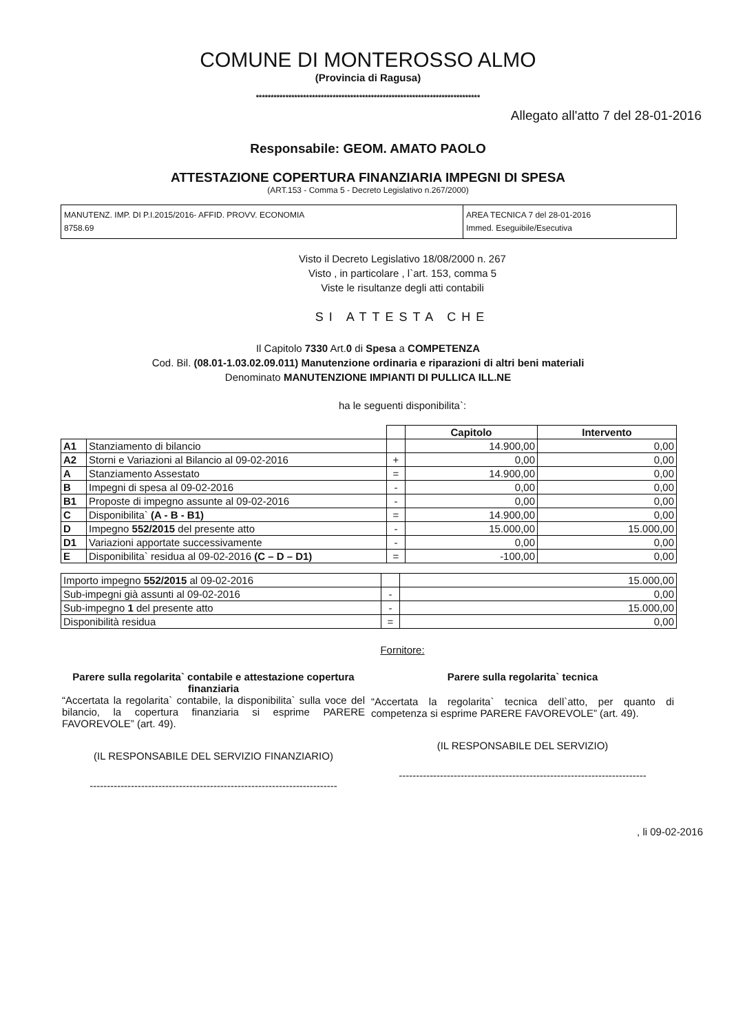COMUNE DI MONTEROSSO ALMO
(Provincia di Ragusa)
****************************************************************************
Allegato all'atto 7 del 28-01-2016
Responsabile: GEOM. AMATO PAOLO
ATTESTAZIONE COPERTURA FINANZIARIA IMPEGNI DI SPESA
(ART.153 - Comma 5 - Decreto Legislativo n.267/2000)
| MANUTENZ. IMP. DI P.I.2015/2016- AFFID. PROVV. ECONOMIA 8758.69 | AREA TECNICA 7 del 28-01-2016 Immed. Eseguibile/Esecutiva |
Visto il Decreto Legislativo 18/08/2000 n. 267
Visto , in particolare , l`art. 153, comma 5
Viste le risultanze degli atti contabili
SI ATTESTA CHE
Il Capitolo 7330 Art.0 di Spesa a COMPETENZA
Cod. Bil. (08.01-1.03.02.09.011) Manutenzione ordinaria e riparazioni di altri beni materiali
Denominato MANUTENZIONE IMPIANTI DI PULLICA ILL.NE
ha le seguenti disponibilita`:
| | | | Capitolo | Intervento |
| A1 | Stanziamento di bilancio | | 14.900,00 | 0,00 |
| A2 | Storni e Variazioni al Bilancio al 09-02-2016 | + | 0,00 | 0,00 |
| A | Stanziamento Assestato | = | 14.900,00 | 0,00 |
| B | Impegni di spesa al 09-02-2016 | - | 0,00 | 0,00 |
| B1 | Proposte di impegno assunte al 09-02-2016 | - | 0,00 | 0,00 |
| C | Disponibilita` (A - B - B1) | = | 14.900,00 | 0,00 |
| D | Impegno 552/2015 del presente atto | - | 15.000,00 | 15.000,00 |
| D1 | Variazioni apportate successivamente | - | 0,00 | 0,00 |
| E | Disponibilita` residua al 09-02-2016 (C – D – D1) | = | -100,00 | 0,00 |
| Importo impegno 552/2015 al 09-02-2016 | | 15.000,00 |
| Sub-impegni già assunti al 09-02-2016 | - | 0,00 |
| Sub-impegno 1 del presente atto | - | 15.000,00 |
| Disponibilità residua | = | 0,00 |
Fornitore:
Parere sulla regolarita` contabile e attestazione copertura finanziaria
“Accertata la regolarita` contabile, la disponibilita` sulla voce del bilancio, la copertura finanziaria si esprime PARERE FAVOREVOLE” (art. 49).
(IL RESPONSABILE DEL SERVIZIO FINANZIARIO)
------------------------------------------------------------------------
Parere sulla regolarita` tecnica
“Accertata la regolarita` tecnica dell`atto, per quanto di competenza si esprime PARERE FAVOREVOLE” (art. 49).
(IL RESPONSABILE DEL SERVIZIO)
------------------------------------------------------------------------
, li 09-02-2016